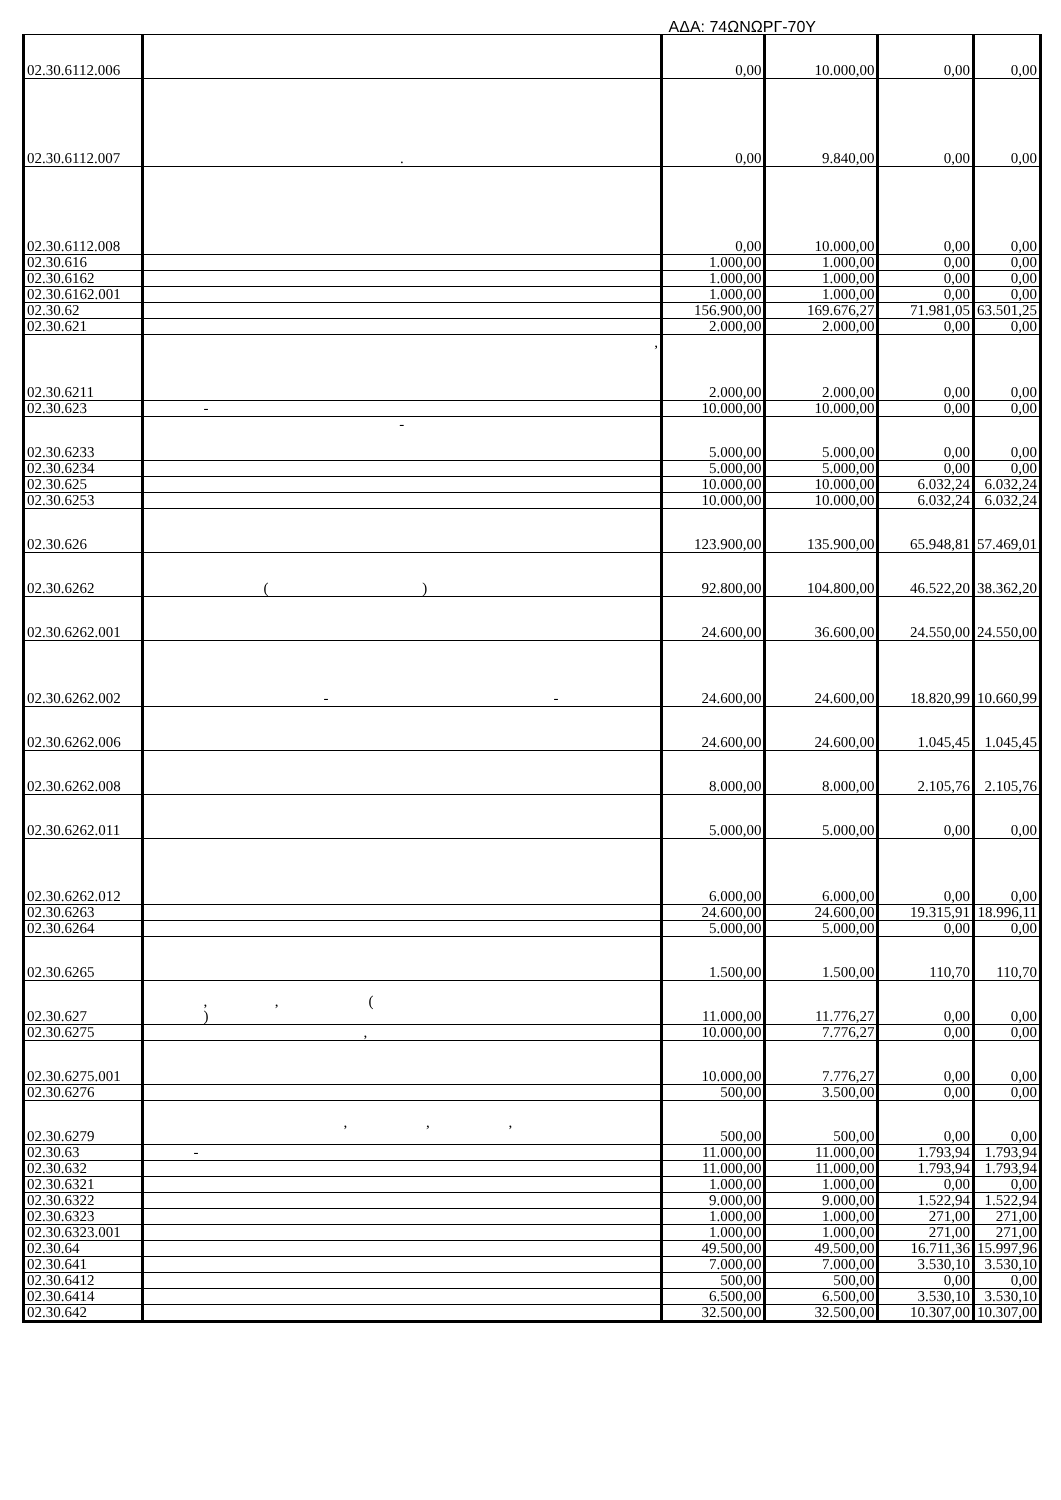ΑΔΑ: 74ΩΝΩΡΓ-70Υ
| 02.30.6112.006 | | 0,00 | 10.000,00 | 0,00 | 0,00 |
| 02.30.6112.007 | . | 0,00 | 9.840,00 | 0,00 | 0,00 |
| 02.30.6112.008 | | 0,00 | 10.000,00 | 0,00 | 0,00 |
| 02.30.616 | | 1.000,00 | 1.000,00 | 0,00 | 0,00 |
| 02.30.6162 | | 1.000,00 | 1.000,00 | 0,00 | 0,00 |
| 02.30.6162.001 | | 1.000,00 | 1.000,00 | 0,00 | 0,00 |
| 02.30.62 | | 156.900,00 | 169.676,27 | 71.981,05 | 63.501,25 |
| 02.30.621 | | 2.000,00 | 2.000,00 | 0,00 | 0,00 |
| 02.30.6211 | , | 2.000,00 | 2.000,00 | 0,00 | 0,00 |
| 02.30.623 | - | 10.000,00 | 10.000,00 | 0,00 | 0,00 |
| 02.30.6233 | - | 5.000,00 | 5.000,00 | 0,00 | 0,00 |
| 02.30.6234 | | 5.000,00 | 5.000,00 | 0,00 | 0,00 |
| 02.30.625 | | 10.000,00 | 10.000,00 | 6.032,24 | 6.032,24 |
| 02.30.6253 | | 10.000,00 | 10.000,00 | 6.032,24 | 6.032,24 |
| 02.30.626 | | 123.900,00 | 135.900,00 | 65.948,81 | 57.469,01 |
| 02.30.6262 | ( ) | 92.800,00 | 104.800,00 | 46.522,20 | 38.362,20 |
| 02.30.6262.001 | | 24.600,00 | 36.600,00 | 24.550,00 | 24.550,00 |
| 02.30.6262.002 | - - | 24.600,00 | 24.600,00 | 18.820,99 | 10.660,99 |
| 02.30.6262.006 | | 24.600,00 | 24.600,00 | 1.045,45 | 1.045,45 |
| 02.30.6262.008 | | 8.000,00 | 8.000,00 | 2.105,76 | 2.105,76 |
| 02.30.6262.011 | | 5.000,00 | 5.000,00 | 0,00 | 0,00 |
| 02.30.6262.012 | | 6.000,00 | 6.000,00 | 0,00 | 0,00 |
| 02.30.6263 | | 24.600,00 | 24.600,00 | 19.315,91 | 18.996,11 |
| 02.30.6264 | | 5.000,00 | 5.000,00 | 0,00 | 0,00 |
| 02.30.6265 | | 1.500,00 | 1.500,00 | 110,70 | 110,70 |
| 02.30.627 | , , ( ) | 11.000,00 | 11.776,27 | 0,00 | 0,00 |
| 02.30.6275 | , | 10.000,00 | 7.776,27 | 0,00 | 0,00 |
| 02.30.6275.001 | | 10.000,00 | 7.776,27 | 0,00 | 0,00 |
| 02.30.6276 | | 500,00 | 3.500,00 | 0,00 | 0,00 |
| 02.30.6279 | , , , | 500,00 | 500,00 | 0,00 | 0,00 |
| 02.30.63 | - | 11.000,00 | 11.000,00 | 1.793,94 | 1.793,94 |
| 02.30.632 | | 11.000,00 | 11.000,00 | 1.793,94 | 1.793,94 |
| 02.30.6321 | | 1.000,00 | 1.000,00 | 0,00 | 0,00 |
| 02.30.6322 | | 9.000,00 | 9.000,00 | 1.522,94 | 1.522,94 |
| 02.30.6323 | | 1.000,00 | 1.000,00 | 271,00 | 271,00 |
| 02.30.6323.001 | | 1.000,00 | 1.000,00 | 271,00 | 271,00 |
| 02.30.64 | | 49.500,00 | 49.500,00 | 16.711,36 | 15.997,96 |
| 02.30.641 | | 7.000,00 | 7.000,00 | 3.530,10 | 3.530,10 |
| 02.30.6412 | | 500,00 | 500,00 | 0,00 | 0,00 |
| 02.30.6414 | | 6.500,00 | 6.500,00 | 3.530,10 | 3.530,10 |
| 02.30.642 | | 32.500,00 | 32.500,00 | 10.307,00 | 10.307,00 |